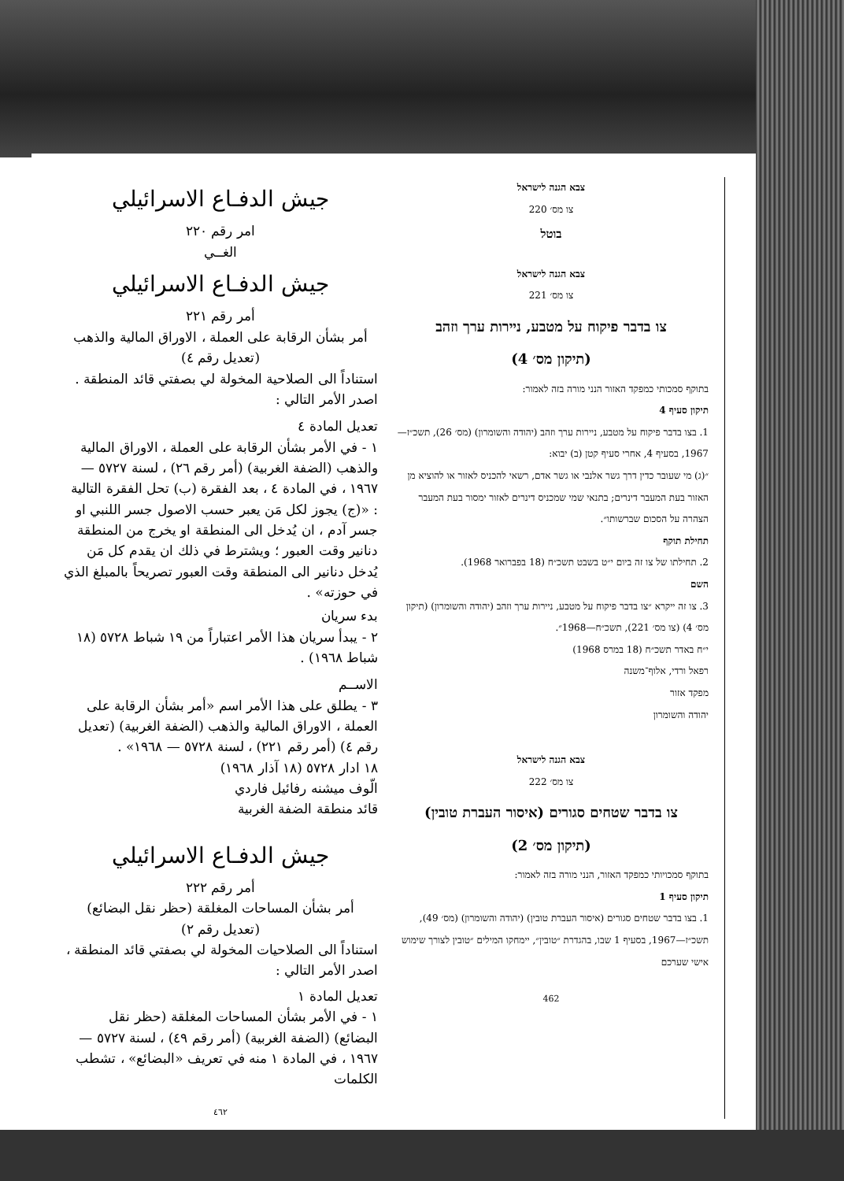جيش الدفـاع الاسرائيلي
امر رقم ٢٢٠
الغــي
جيش الدفـاع الاسرائيلي
أمر رقم ٢٢١
أمر بشأن الرقابة على العملة ، الاوراق المالية والذهب
(تعديل رقم ٤)
استناداً الى الصلاحية المخولة لي بصفتي قائد المنطقة . اصدر الأمر التالي :
تعديل المادة ٤
١ - في الأمر بشأن الرقابة على العملة ، الاوراق المالية والذهب (الضفة الغربية) (أمر رقم ٢٦) ، لسنة ٥٧٢٧ — ١٩٦٧ ، في المادة ٤ ، بعد الفقرة (ب) تحل الفقرة التالية : «(ج) يجوز لكل مَن يعبر حسب الاصول جسر اللنبي او جسر آدم ، ان يُدخل الى المنطقة او يخرج من المنطقة دنانير وقت العبور ؛ ويشترط في ذلك ان يقدم كل مَن يُدخل دنانير الى المنطقة وقت العبور تصريحاً بالمبلغ الذي في حوزته» .
بدء سريان
٢ - يبدأ سريان هذا الأمر اعتباراً من ١٩ شباط ٥٧٢٨ (١٨ شباط ١٩٦٨) .
الاســم
٣ - يطلق على هذا الأمر اسم «أمر بشأن الرقابة على العملة ، الاوراق المالية والذهب (الضفة الغربية) (تعديل رقم ٤) (أمر رقم ٢٢١) ، لسنة ٥٧٢٨ — ١٩٦٨» .
١٨ ادار ٥٧٢٨ (١٨ آذار ١٩٦٨)
الّوف ميشنه رفائيل فاردي
قائد منطقة الضفة الغربية
جيش الدفـاع الاسرائيلي
أمر رقم ٢٢٢
أمر بشأن المساحات المغلقة (حظر نقل البضائع)
(تعديل رقم ٢)
استناداً الى الصلاحيات المخولة لي بصفتي قائد المنطقة ، اصدر الأمر التالي :
تعديل المادة ١
١ - في الأمر بشأن المساحات المغلقة (حظر نقل البضائع) (الضفة الغربية) (أمر رقم ٤٩) ، لسنة ٥٧٢٧ — ١٩٦٧ ، في المادة ١ منه في تعريف «البضائع» ، تشطب الكلمات
٤٦٢
צבא הגנה לישראל
צו מס׳ 220
בוטל
צבא הגנה לישראל
צו מס׳ 221
צו בדבר פיקוח על מטבע, ניירות ערך וזהב
(תיקון מס׳ 4)
בתוקף סמכותי כמפקד האזור הנני מורה בזה לאמור:
תיקון סעיף 4
1. בצו בדבר פיקוח על מטבע, ניירות ערך וזהב (יהודה והשומרון) (מס׳ 26), תשכ״ז—1967, בסעיף 4, אחרי סעיף קטן (ב) יבוא:
״(ג) מי שעובר כדין דרך גשר אלנבי או גשר אדם, רשאי להכניס לאזור או להוציא מן האזור בעת המעבר דינרים; בתנאי שמי שמכניס דינרים לאזור ימסור בעת המעבר הצהרה על הסכום שברשותו״.
תחילת תוקף
2. תחילתו של צו זה ביום י״ט בשבט תשכ״ח (18 בפברואר 1968).
השם
3. צו זה ייקרא ״צו בדבר פיקוח על מטבע, ניירות ערך וזהב (יהודה והשומרון) (תיקון מס׳ 4) (צו מס׳ 221), תשכ״ח—1968״.
י״ח באדר תשכ״ח (18 במרס 1968)
רפאל ורדי, אלוף־משנה
מפקד אזור
יהודה והשומרון
צבא הגנה לישראל
צו מס׳ 222
צו בדבר שטחים סגורים (איסור העברת טובין)
(תיקון מס׳ 2)
בתוקף סמכויותי כמפקד האזור, הנני מורה בזה לאמור:
תיקון סעיף 1
1. בצו בדבר שטחים סגורים (איסור העברת טובין) (יהודה והשומרון) (מס׳ 49), תשכ״ז—1967, בסעיף 1 שבו, בהגדרת ״טובין״, יימחקו המילים ״טובין לצורך שימוש אישי שערכם
462